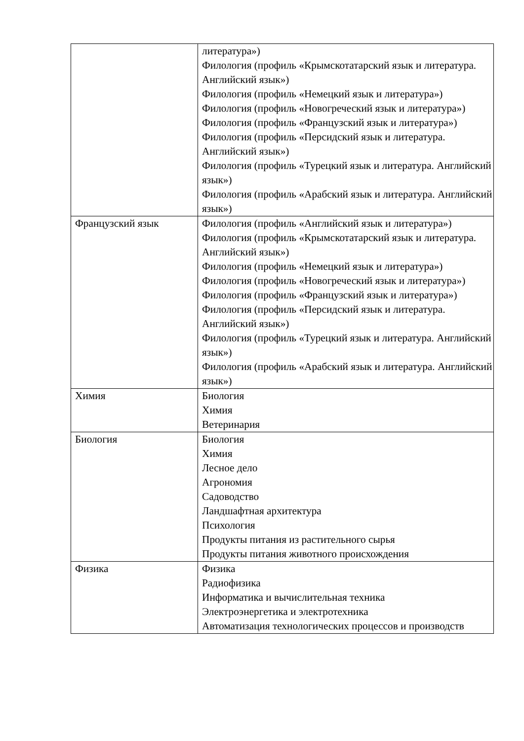| | литература») Филология (профиль «Крымскотатарский язык и литература. Английский язык») Филология (профиль «Немецкий язык и литература») Филология (профиль «Новогреческий язык и литература») Филология (профиль «Французский язык и литература») Филология (профиль «Персидский язык и литература. Английский язык») Филология (профиль «Турецкий язык и литература. Английский язык») Филология (профиль «Арабский язык и литература. Английский язык») |
| Французский язык | Филология (профиль «Английский язык и литература») Филология (профиль «Крымскотатарский язык и литература. Английский язык») Филология (профиль «Немецкий язык и литература») Филология (профиль «Новогреческий язык и литература») Филология (профиль «Французский язык и литература») Филология (профиль «Персидский язык и литература. Английский язык») Филология (профиль «Турецкий язык и литература. Английский язык») Филология (профиль «Арабский язык и литература. Английский язык») |
| Химия | Биология Химия Ветеринария |
| Биология | Биология Химия Лесное дело Агрономия Садоводство Ландшафтная архитектура Психология Продукты питания из растительного сырья Продукты питания животного происхождения |
| Физика | Физика Радиофизика Информатика и вычислительная техника Электроэнергетика и электротехника Автоматизация технологических процессов и производств |